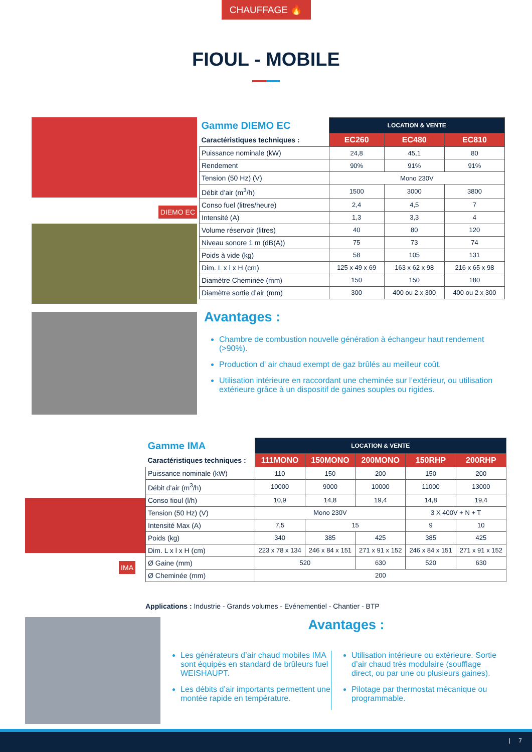CHAUFFAGE 🔥
FIOUL - MOBILE
DIEMO EC
| Gamme DIEMO EC | LOCATION & VENTE | | |
| Caractéristiques techniques : | EC260 | EC480 | EC810 |
| Puissance nominale (kW) | 24,8 | 45,1 | 80 |
| Rendement | 90% | 91% | 91% |
| Tension (50 Hz) (V) | Mono 230V | | |
| Débit d’air (m<sup>3</sup>/h) | 1500 | 3000 | 3800 |
| Conso fuel (litres/heure) | 2,4 | 4,5 | 7 |
| Intensité (A) | 1,3 | 3,3 | 4 |
| Volume réservoir (litres) | 40 | 80 | 120 |
| Niveau sonore 1 m (dB(A)) | 75 | 73 | 74 |
| Poids à vide (kg) | 58 | 105 | 131 |
| Dim. L x l x H (cm) | 125 x 49 x 69 | 163 x 62 x 98 | 216 x 65 x 98 |
| Diamètre Cheminée (mm) | 150 | 150 | 180 |
| Diamètre sortie d’air (mm) | 300 | 400 ou 2 x 300 | 400 ou 2 x 300 |
Avantages :
Chambre de combustion nouvelle génération à échangeur haut rendement (>90%).
Production d’ air chaud exempt de gaz brûlés au meilleur coût.
Utilisation intérieure en raccordant une cheminée sur l’extérieur, ou utilisation extérieure grâce à un dispositif de gaines souples ou rigides.
IMA
| Gamme IMA | LOCATION & VENTE | | | | |
| Caractéristiques techniques : | 111MONO | 150MONO | 200MONO | 150RHP | 200RHP |
| Puissance nominale (kW) | 110 | 150 | 200 | 150 | 200 |
| Débit d’air (m<sup>3</sup>/h) | 10000 | 9000 | 10000 | 11000 | 13000 |
| Conso fioul (l/h) | 10,9 | 14,8 | 19,4 | 14,8 | 19,4 |
| Tension (50 Hz) (V) | Mono 230V | | | 3 X 400V + N + T | |
| Intensité Max (A) | 7,5 | 15 | | 9 | 10 |
| Poids (kg) | 340 | 385 | 425 | 385 | 425 |
| Dim. L x l x H (cm) | 223 x 78 x 134 | 246 x 84 x 151 | 271 x 91 x 152 | 246 x 84 x 151 | 271 x 91 x 152 |
| Ø Gaine (mm) | 520 | | 630 | 520 | 630 |
| Ø Cheminée (mm) | 200 | | | | |
Applications : Industrie - Grands volumes - Evénementiel - Chantier - BTP
Avantages :
Les générateurs d’air chaud mobiles IMA sont équipés en standard de brûleurs fuel WEISHAUPT.
Les débits d’air importants permettent une montée rapide en température.
Utilisation intérieure ou extérieure. Sortie d’air chaud très modulaire (soufflage direct, ou par une ou plusieurs gaines).
Pilotage par thermostat mécanique ou programmable.
| 7